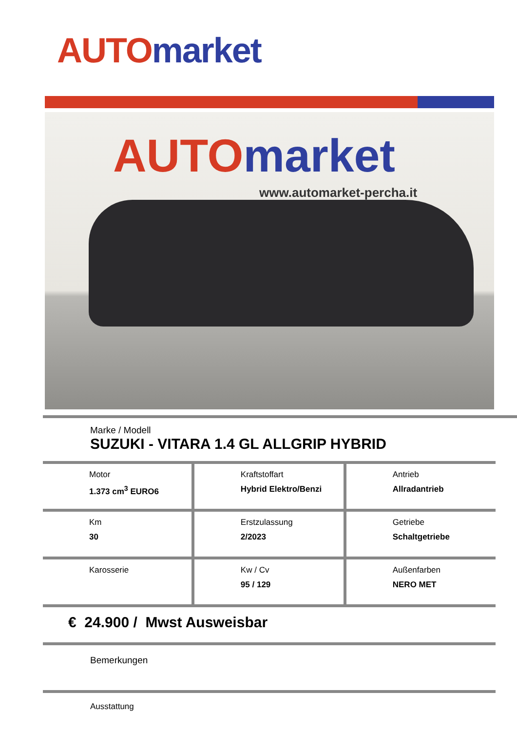AUTO market
AUTO market
www.automarket-percha.it
Marke / Modell
SUZUKI - VITARA 1.4 GL ALLGRIP HYBRID
| Motor 1.373 cm<sup>3</sup> EURO6 | Kraftstoffart Hybrid Elektro/Benzi | Antrieb Allradantrieb |
| Km 30 | Erstzulassung 2/2023 | Getriebe Schaltgetriebe |
| Karosserie | Kw / Cv 95 / 129 | Außenfarben NERO MET |
€ 24.900 / Mwst Ausweisbar
Bemerkungen
Ausstattung